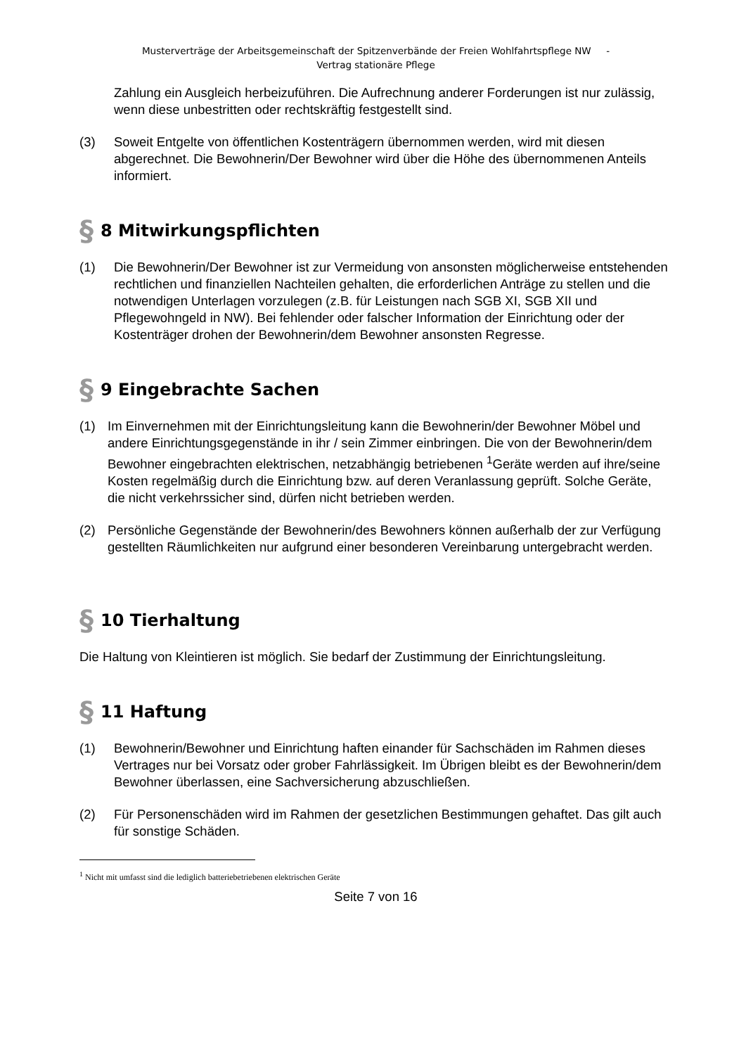Musterverträge der Arbeitsgemeinschaft der Spitzenverbände der Freien Wohlfahrtspflege NW -
Vertrag stationäre Pflege
Zahlung ein Ausgleich herbeizuführen. Die Aufrechnung anderer Forderungen ist nur zulässig, wenn diese unbestritten oder rechtskräftig festgestellt sind.
(3) Soweit Entgelte von öffentlichen Kostenträgern übernommen werden, wird mit diesen abgerechnet. Die Bewohnerin/Der Bewohner wird über die Höhe des übernommenen Anteils informiert.
§ 8 Mitwirkungspflichten
(1) Die Bewohnerin/Der Bewohner ist zur Vermeidung von ansonsten möglicherweise entstehenden rechtlichen und finanziellen Nachteilen gehalten, die erforderlichen Anträge zu stellen und die notwendigen Unterlagen vorzulegen (z.B. für Leistungen nach SGB XI, SGB XII und Pflegewohngeld in NW). Bei fehlender oder falscher Information der Einrichtung oder der Kostenträger drohen der Bewohnerin/dem Bewohner ansonsten Regresse.
§ 9 Eingebrachte Sachen
(1) Im Einvernehmen mit der Einrichtungsleitung kann die Bewohnerin/der Bewohner Möbel und andere Einrichtungsgegenstände in ihr / sein Zimmer einbringen. Die von der Bewohnerin/dem Bewohner eingebrachten elektrischen, netzabhängig betriebenen <sup>1</sup>Geräte werden auf ihre/seine Kosten regelmäßig durch die Einrichtung bzw. auf deren Veranlassung geprüft. Solche Geräte, die nicht verkehrssicher sind, dürfen nicht betrieben werden.
(2) Persönliche Gegenstände der Bewohnerin/des Bewohners können außerhalb der zur Verfügung gestellten Räumlichkeiten nur aufgrund einer besonderen Vereinbarung untergebracht werden.
§ 10 Tierhaltung
Die Haltung von Kleintieren ist möglich. Sie bedarf der Zustimmung der Einrichtungsleitung.
§ 11 Haftung
(1) Bewohnerin/Bewohner und Einrichtung haften einander für Sachschäden im Rahmen dieses Vertrages nur bei Vorsatz oder grober Fahrlässigkeit. Im Übrigen bleibt es der Bewohnerin/dem Bewohner überlassen, eine Sachversicherung abzuschließen.
(2) Für Personenschäden wird im Rahmen der gesetzlichen Bestimmungen gehaftet. Das gilt auch für sonstige Schäden.
<sup>1</sup> Nicht mit umfasst sind die lediglich batteriebetriebenen elektrischen Geräte
Seite 7 von 16